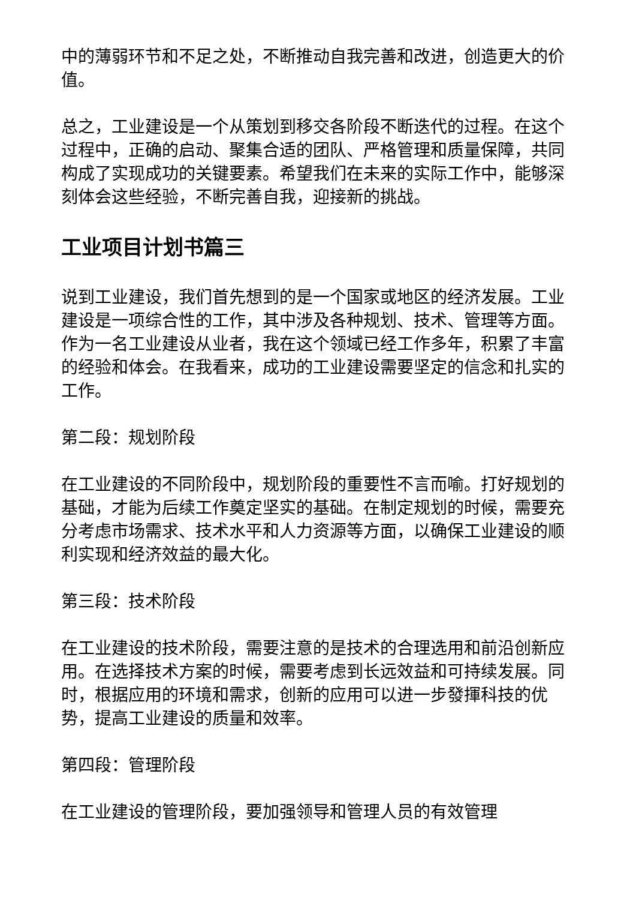中的薄弱环节和不足之处，不断推动自我完善和改进，创造更大的价值。
总之，工业建设是一个从策划到移交各阶段不断迭代的过程。在这个过程中，正确的启动、聚集合适的团队、严格管理和质量保障，共同构成了实现成功的关键要素。希望我们在未来的实际工作中，能够深刻体会这些经验，不断完善自我，迎接新的挑战。
工业项目计划书篇三
说到工业建设，我们首先想到的是一个国家或地区的经济发展。工业建设是一项综合性的工作，其中涉及各种规划、技术、管理等方面。作为一名工业建设从业者，我在这个领域已经工作多年，积累了丰富的经验和体会。在我看来，成功的工业建设需要坚定的信念和扎实的工作。
第二段：规划阶段
在工业建设的不同阶段中，规划阶段的重要性不言而喻。打好规划的基础，才能为后续工作奠定坚实的基础。在制定规划的时候，需要充分考虑市场需求、技术水平和人力资源等方面，以确保工业建设的顺利实现和经济效益的最大化。
第三段：技术阶段
在工业建设的技术阶段，需要注意的是技术的合理选用和前沿创新应用。在选择技术方案的时候，需要考虑到长远效益和可持续发展。同时，根据应用的环境和需求，创新的应用可以进一步發揮科技的优势，提高工业建设的质量和效率。
第四段：管理阶段
在工业建设的管理阶段，要加强领导和管理人员的有效管理